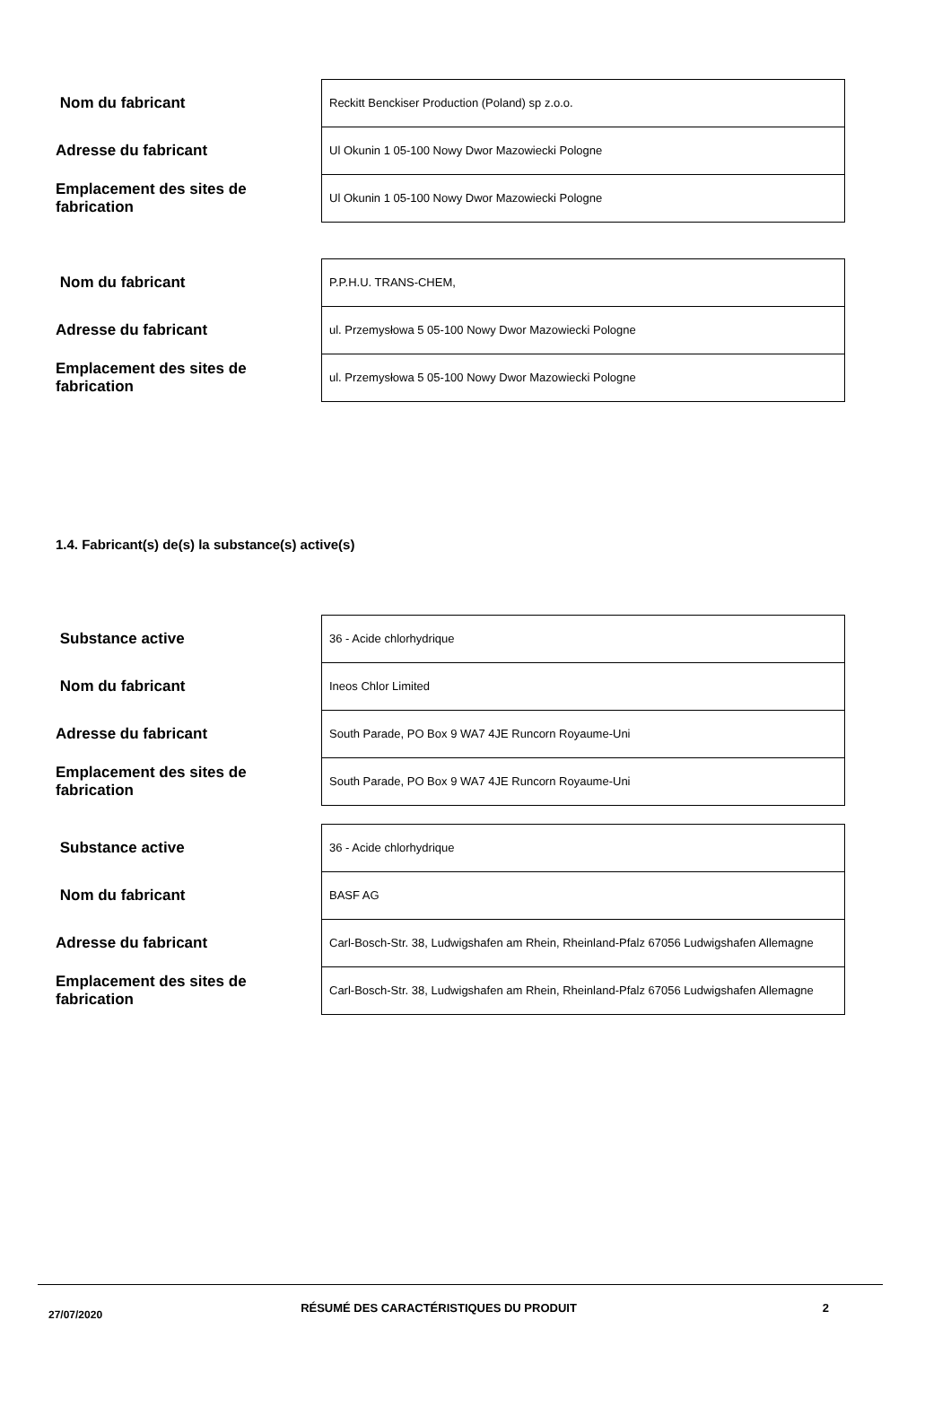| Nom du fabricant | Reckitt Benckiser Production (Poland) sp z.o.o. |
| Adresse du fabricant | Ul Okunin 1 05-100 Nowy Dwor Mazowiecki Pologne |
| Emplacement des sites de fabrication | Ul Okunin 1 05-100 Nowy Dwor Mazowiecki Pologne |
| Nom du fabricant | P.P.H.U. TRANS-CHEM, |
| Adresse du fabricant | ul. Przemysłowa 5 05-100 Nowy Dwor Mazowiecki Pologne |
| Emplacement des sites de fabrication | ul. Przemysłowa 5 05-100 Nowy Dwor Mazowiecki Pologne |
1.4. Fabricant(s) de(s) la substance(s) active(s)
| Substance active | 36 - Acide chlorhydrique |
| Nom du fabricant | Ineos Chlor Limited |
| Adresse du fabricant | South Parade, PO Box 9 WA7 4JE Runcorn Royaume-Uni |
| Emplacement des sites de fabrication | South Parade, PO Box 9 WA7 4JE Runcorn Royaume-Uni |
| Substance active | 36 - Acide chlorhydrique |
| Nom du fabricant | BASF AG |
| Adresse du fabricant | Carl-Bosch-Str. 38, Ludwigshafen am Rhein, Rheinland-Pfalz 67056 Ludwigshafen Allemagne |
| Emplacement des sites de fabrication | Carl-Bosch-Str. 38, Ludwigshafen am Rhein, Rheinland-Pfalz 67056 Ludwigshafen Allemagne |
27/07/2020
RÉSUMÉ DES CARACTÉRISTIQUES DU PRODUIT
2